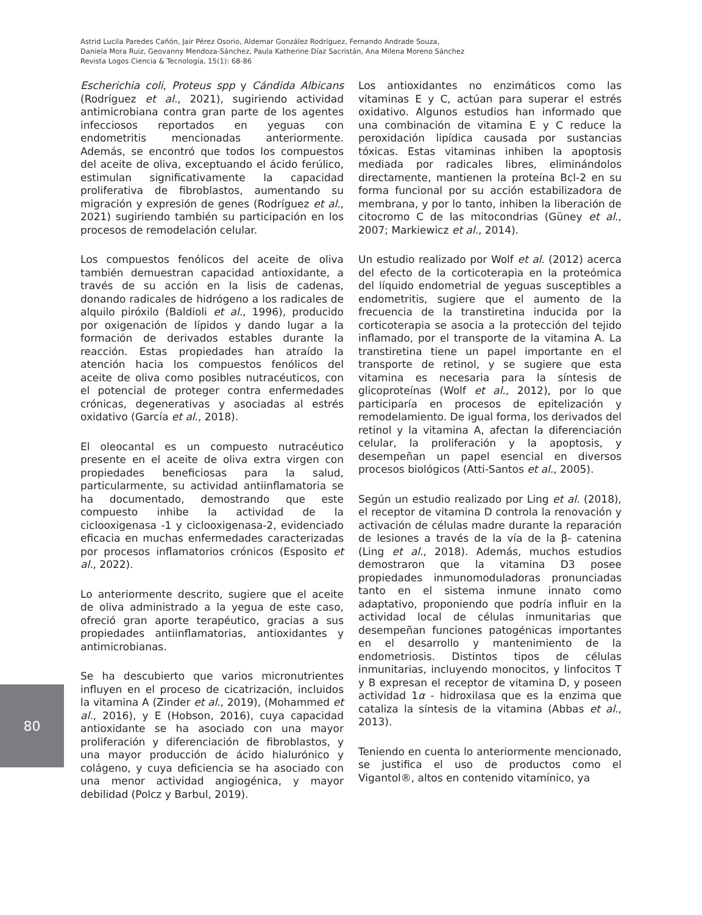Astrid Lucila Paredes Cañón, Jair Pérez Osorio, Aldemar González Rodríguez, Fernando Andrade Souza,
Daniela Mora Ruiz, Geovanny Mendoza-Sánchez, Paula Katherine Díaz Sacristán, Ana Milena Moreno Sánchez
Revista Logos Ciencia & Tecnología, 15(1): 68-86
Escherichia coli, Proteus spp y Cándida Albicans (Rodríguez et al., 2021), sugiriendo actividad antimicrobiana contra gran parte de los agentes infecciosos reportados en yeguas con endometritis mencionadas anteriormente. Además, se encontró que todos los compuestos del aceite de oliva, exceptuando el ácido ferúlico, estimulan significativamente la capacidad proliferativa de fibroblastos, aumentando su migración y expresión de genes (Rodríguez et al., 2021) sugiriendo también su participación en los procesos de remodelación celular.
Los compuestos fenólicos del aceite de oliva también demuestran capacidad antioxidante, a través de su acción en la lisis de cadenas, donando radicales de hidrógeno a los radicales de alquilo piróxilo (Baldioli et al., 1996), producido por oxigenación de lípidos y dando lugar a la formación de derivados estables durante la reacción. Estas propiedades han atraído la atención hacia los compuestos fenólicos del aceite de oliva como posibles nutracéuticos, con el potencial de proteger contra enfermedades crónicas, degenerativas y asociadas al estrés oxidativo (García et al., 2018).
El oleocantal es un compuesto nutracéutico presente en el aceite de oliva extra virgen con propiedades beneficiosas para la salud, particularmente, su actividad antiinflamatoria se ha documentado, demostrando que este compuesto inhibe la actividad de la ciclooxigenasa -1 y ciclooxigenasa-2, evidenciado eficacia en muchas enfermedades caracterizadas por procesos inflamatorios crónicos (Esposito et al., 2022).
Lo anteriormente descrito, sugiere que el aceite de oliva administrado a la yegua de este caso, ofreció gran aporte terapéutico, gracias a sus propiedades antiinflamatorias, antioxidantes y antimicrobianas.
Se ha descubierto que varios micronutrientes influyen en el proceso de cicatrización, incluidos la vitamina A (Zinder et al., 2019), (Mohammed et al., 2016), y E (Hobson, 2016), cuya capacidad antioxidante se ha asociado con una mayor proliferación y diferenciación de fibroblastos, y una mayor producción de ácido hialurónico y colágeno, y cuya deficiencia se ha asociado con una menor actividad angiogénica, y mayor debilidad (Polcz y Barbul, 2019).
Los antioxidantes no enzimáticos como las vitaminas E y C, actúan para superar el estrés oxidativo. Algunos estudios han informado que una combinación de vitamina E y C reduce la peroxidación lipídica causada por sustancias tóxicas. Estas vitaminas inhiben la apoptosis mediada por radicales libres, eliminándolos directamente, mantienen la proteína Bcl-2 en su forma funcional por su acción estabilizadora de membrana, y por lo tanto, inhiben la liberación de citocromo C de las mitocondrias (Güney et al., 2007; Markiewicz et al., 2014).
Un estudio realizado por Wolf et al. (2012) acerca del efecto de la corticoterapia en la proteómica del líquido endometrial de yeguas susceptibles a endometritis, sugiere que el aumento de la frecuencia de la transtiretina inducida por la corticoterapia se asocia a la protección del tejido inflamado, por el transporte de la vitamina A. La transtiretina tiene un papel importante en el transporte de retinol, y se sugiere que esta vitamina es necesaria para la síntesis de glicoproteínas (Wolf et al., 2012), por lo que participaría en procesos de epitelización y remodelamiento. De igual forma, los derivados del retinol y la vitamina A, afectan la diferenciación celular, la proliferación y la apoptosis, y desempeñan un papel esencial en diversos procesos biológicos (Atti-Santos et al., 2005).
Según un estudio realizado por Ling et al. (2018), el receptor de vitamina D controla la renovación y activación de células madre durante la reparación de lesiones a través de la vía de la β- catenina (Ling et al., 2018). Además, muchos estudios demostraron que la vitamina D3 posee propiedades inmunomoduladoras pronunciadas tanto en el sistema inmune innato como adaptativo, proponiendo que podría influir en la actividad local de células inmunitarias que desempeñan funciones patogénicas importantes en el desarrollo y mantenimiento de la endometriosis. Distintos tipos de células inmunitarias, incluyendo monocitos, y linfocitos T y B expresan el receptor de vitamina D, y poseen actividad 1α - hidroxilasa que es la enzima que cataliza la síntesis de la vitamina (Abbas et al., 2013).
Teniendo en cuenta lo anteriormente mencionado, se justifica el uso de productos como el Vigantol®, altos en contenido vitamínico, ya
80